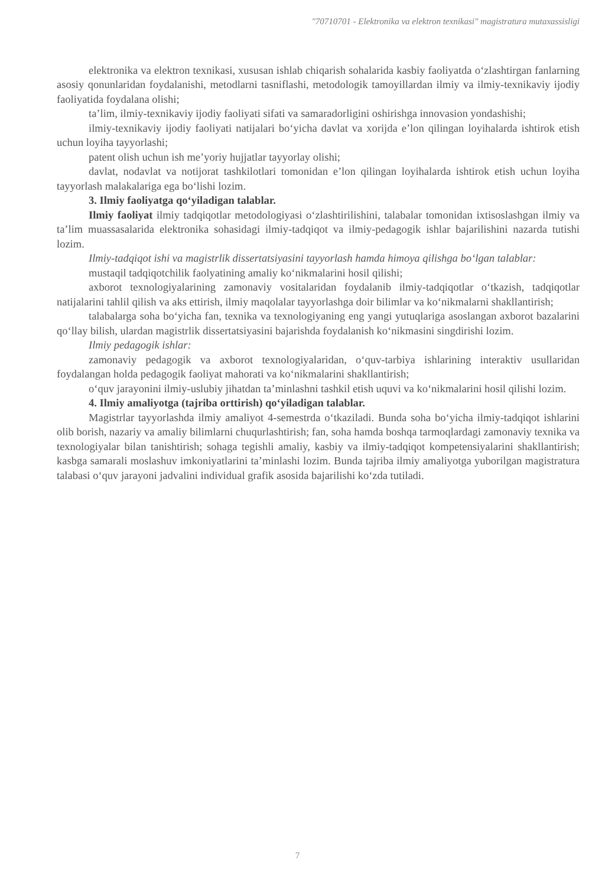"70710701 - Elektronika va elektron texnikasi" magistratura mutaxassisligi
elektronika va elektron texnikasi, xususan ishlab chiqarish sohalarida kasbiy faoliyatda o‘zlashtirgan fanlarning asosiy qonunlaridan foydalanishi, metodlarni tasniflashi, metodologik tamoyillardan ilmiy va ilmiy-texnikaviy ijodiy faoliyatida foydalana olishi;
ta’lim, ilmiy-texnikaviy ijodiy faoliyati sifati va samaradorligini oshirishga innovasion yondashishi;
ilmiy-texnikaviy ijodiy faoliyati natijalari bo‘yicha davlat va xorijda e’lon qilingan loyihalarda ishtirok etish uchun loyiha tayyorlashi;
patent olish uchun ish me’yoriy hujjatlar tayyorlay olishi;
davlat, nodavlat va notijorat tashkilotlari tomonidan e’lon qilingan loyihalarda ishtirok etish uchun loyiha tayyorlash malakalariga ega bo‘lishi lozim.
3. Ilmiy faoliyatga qo‘yiladigan talablar.
Ilmiy faoliyat ilmiy tadqiqotlar metodologiyasi o‘zlashtirilishini, talabalar tomonidan ixtisoslashgan ilmiy va ta’lim muassasalarida elektronika sohasidagi ilmiy-tadqiqot va ilmiy-pedagogik ishlar bajarilishini nazarda tutishi lozim.
Ilmiy-tadqiqot ishi va magistrlik dissertatsiyasini tayyorlash hamda himoya qilishga bo‘lgan talablar:
mustaqil tadqiqotchilik faolyatining amaliy ko‘nikmalarini hosil qilishi;
axborot texnologiyalarining zamonaviy vositalaridan foydalanib ilmiy-tadqiqotlar o‘tkazish, tadqiqotlar natijalarini tahlil qilish va aks ettirish, ilmiy maqolalar tayyorlashga doir bilimlar va ko‘nikmalarni shakllantirish;
talabalarga soha bo‘yicha fan, texnika va texnologiyaning eng yangi yutuqlariga asoslangan axborot bazalarini qo‘llay bilish, ulardan magistrlik dissertatsiyasini bajarishda foydalanish ko‘nikmasini singdirishi lozim.
Ilmiy pedagogik ishlar:
zamonaviy pedagogik va axborot texnologiyalaridan, o‘quv-tarbiya ishlarining interaktiv usullaridan foydalangan holda pedagogik faoliyat mahorati va ko‘nikmalarini shakllantirish;
o‘quv jarayonini ilmiy-uslubiy jihatdan ta’minlashni tashkil etish uquvi va ko‘nikmalarini hosil qilishi lozim.
4. Ilmiy amaliyotga (tajriba orttirish) qo‘yiladigan talablar.
Magistrlar tayyorlashda ilmiy amaliyot 4-semestrda o‘tkaziladi. Bunda soha bo‘yicha ilmiy-tadqiqot ishlarini olib borish, nazariy va amaliy bilimlarni chuqurlashtirish; fan, soha hamda boshqa tarmoqlardagi zamonaviy texnika va texnologiyalar bilan tanishtirish; sohaga tegishli amaliy, kasbiy va ilmiy-tadqiqot kompetensiyalarini shakllantirish; kasbga samarali moslashuv imkoniyatlarini ta’minlashi lozim. Bunda tajriba ilmiy amaliyotga yuborilgan magistratura talabasi o‘quv jarayoni jadvalini individual grafik asosida bajarilishi ko‘zda tutiladi.
7